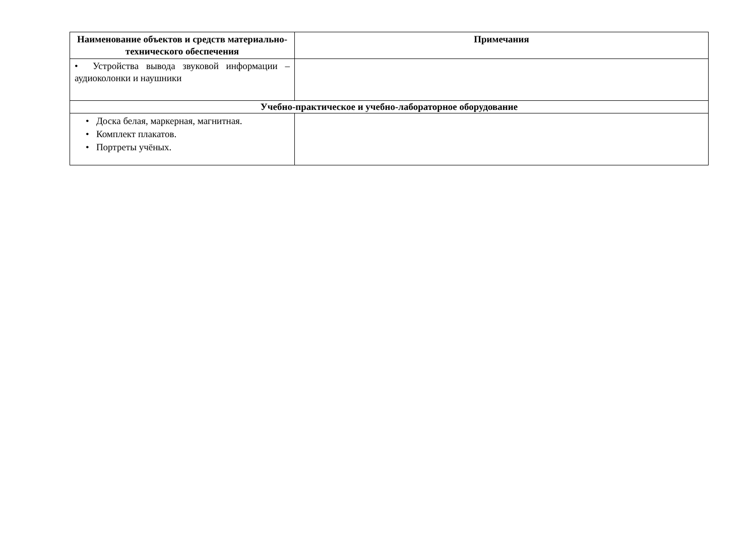| Наименование объектов и средств материально-технического обеспечения | Примечания |
| --- | --- |
| • Устройства вывода звуковой информации – аудиоколонки и наушники | |
| Учебно-практическое и учебно-лабораторное оборудование | |
| • Доска белая, маркерная, магнитная. • Комплект плакатов. • Портреты учёных. | |